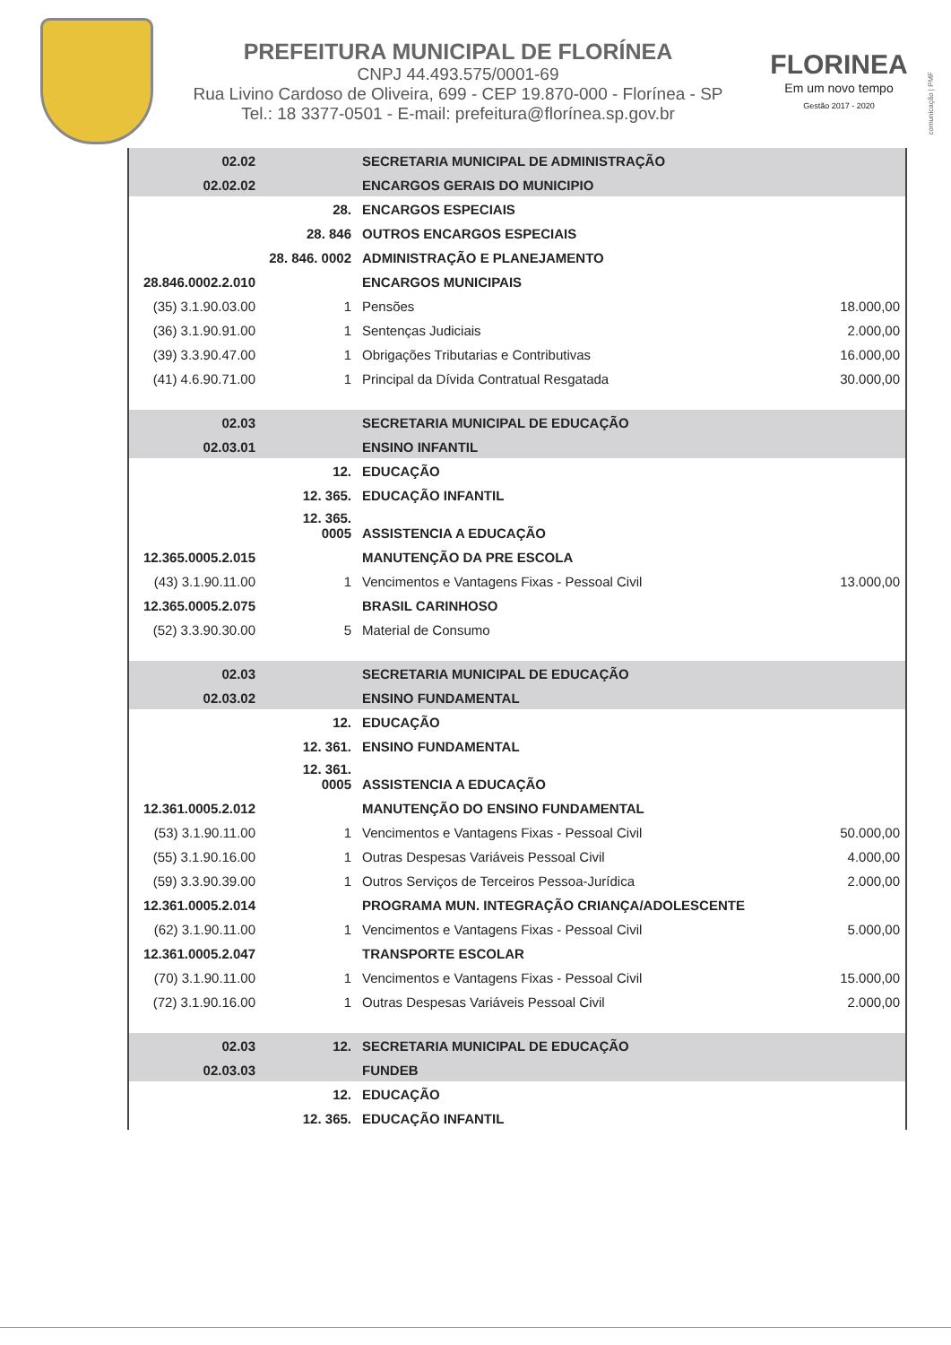PREFEITURA MUNICIPAL DE FLORÍNEA
CNPJ 44.493.575/0001-69
Rua Livino Cardoso de Oliveira, 699 - CEP 19.870-000 - Florínea - SP
Tel.: 18 3377-0501 - E-mail: prefeitura@florínea.sp.gov.br
FLORINEA
Em um novo tempo
Gestão 2017 - 2020
comunicação | PMF
| 02.02 | | SECRETARIA MUNICIPAL DE ADMINISTRAÇÃO | |
| 02.02.02 | | ENCARGOS GERAIS DO MUNICIPIO | |
| | 28. | ENCARGOS ESPECIAIS | |
| | 28. 846 | OUTROS ENCARGOS ESPECIAIS | |
| | 28. 846. 0002 | ADMINISTRAÇÃO E PLANEJAMENTO | |
| 28.846.0002.2.010 | | ENCARGOS MUNICIPAIS | |
| (35) 3.1.90.03.00 | 1 | Pensões | 18.000,00 |
| (36) 3.1.90.91.00 | 1 | Sentenças Judiciais | 2.000,00 |
| (39) 3.3.90.47.00 | 1 | Obrigações Tributarias e Contributivas | 16.000,00 |
| (41) 4.6.90.71.00 | 1 | Principal da Dívida Contratual Resgatada | 30.000,00 |
| 02.03 | | SECRETARIA MUNICIPAL DE EDUCAÇÃO | |
| 02.03.01 | | ENSINO INFANTIL | |
| | 12. | EDUCAÇÃO | |
| | 12. 365. | EDUCAÇÃO INFANTIL | |
| | 12. 365. 0005 | ASSISTENCIA A EDUCAÇÃO | |
| 12.365.0005.2.015 | | MANUTENÇÃO DA PRE ESCOLA | |
| (43) 3.1.90.11.00 | 1 | Vencimentos e Vantagens Fixas - Pessoal Civil | 13.000,00 |
| 12.365.0005.2.075 | | BRASIL CARINHOSO | |
| (52) 3.3.90.30.00 | 5 | Material de Consumo | |
| 02.03 | | SECRETARIA MUNICIPAL DE EDUCAÇÃO | |
| 02.03.02 | | ENSINO FUNDAMENTAL | |
| | 12. | EDUCAÇÃO | |
| | 12. 361. | ENSINO FUNDAMENTAL | |
| | 12. 361. 0005 | ASSISTENCIA A EDUCAÇÃO | |
| 12.361.0005.2.012 | | MANUTENÇÃO DO ENSINO FUNDAMENTAL | |
| (53) 3.1.90.11.00 | 1 | Vencimentos e Vantagens Fixas - Pessoal Civil | 50.000,00 |
| (55) 3.1.90.16.00 | 1 | Outras Despesas Variáveis Pessoal Civil | 4.000,00 |
| (59) 3.3.90.39.00 | 1 | Outros Serviços de Terceiros Pessoa-Jurídica | 2.000,00 |
| 12.361.0005.2.014 | | PROGRAMA MUN. INTEGRAÇÃO CRIANÇA/ADOLESCENTE | |
| (62) 3.1.90.11.00 | 1 | Vencimentos e Vantagens Fixas - Pessoal Civil | 5.000,00 |
| 12.361.0005.2.047 | | TRANSPORTE ESCOLAR | |
| (70) 3.1.90.11.00 | 1 | Vencimentos e Vantagens Fixas - Pessoal Civil | 15.000,00 |
| (72) 3.1.90.16.00 | 1 | Outras Despesas Variáveis Pessoal Civil | 2.000,00 |
| 02.03 | 12. | SECRETARIA MUNICIPAL DE EDUCAÇÃO | |
| 02.03.03 | | FUNDEB | |
| | 12. | EDUCAÇÃO | |
| | 12. 365. | EDUCAÇÃO INFANTIL | |